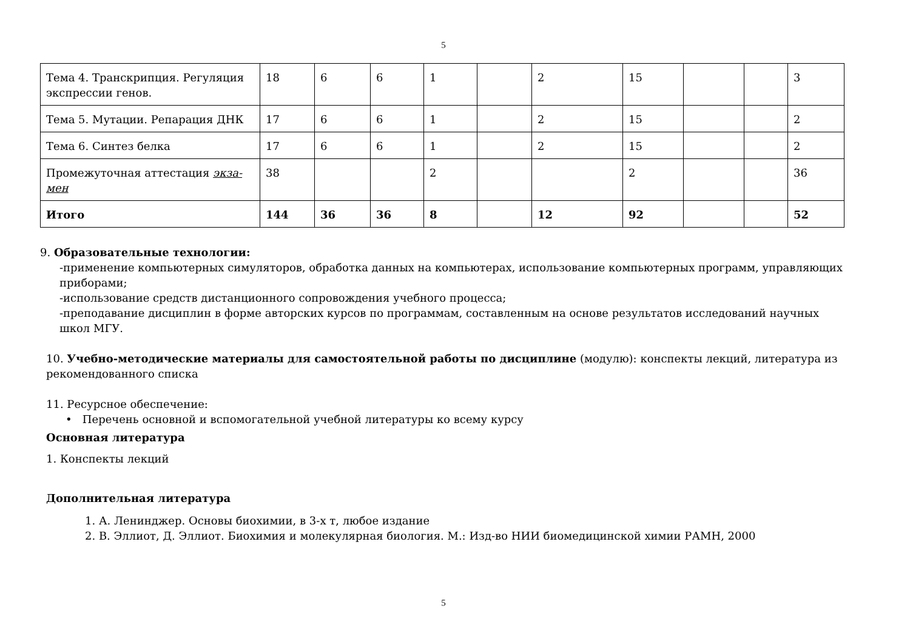5
| Тема 4. Транскрипция. Регуляция экспрессии генов. | 18 | 6 | 6 | 1 | | 2 | 15 | | | 3 |
| Тема 5. Мутации. Репарация ДНК | 17 | 6 | 6 | 1 | | 2 | 15 | | | 2 |
| Тема 6. Синтез белка | 17 | 6 | 6 | 1 | | 2 | 15 | | | 2 |
| Промежуточная аттестация экза-мен | 38 | | | 2 | | | 2 | | | 36 |
| Итого | 144 | 36 | 36 | 8 | | 12 | 92 | | | 52 |
9. Образовательные технологии:
-применение компьютерных симуляторов, обработка данных на компьютерах, использование компьютерных программ, управляющих приборами;
-использование средств дистанционного сопровождения учебного процесса;
-преподавание дисциплин в форме авторских курсов по программам, составленным на основе результатов исследований научных школ МГУ.
10. Учебно-методические материалы для самостоятельной работы по дисциплине (модулю): конспекты лекций, литература из рекомендованного списка
11. Ресурсное обеспечение:
• Перечень основной и вспомогательной учебной литературы ко всему курсу
Основная литература
1. Конспекты лекций
Дополнительная литература
1. А. Ленинджер. Основы биохимии, в 3-х т, любое издание
2. В. Эллиот, Д. Эллиот. Биохимия и молекулярная биология. М.: Изд-во НИИ биомедицинской химии РАМН, 2000
5